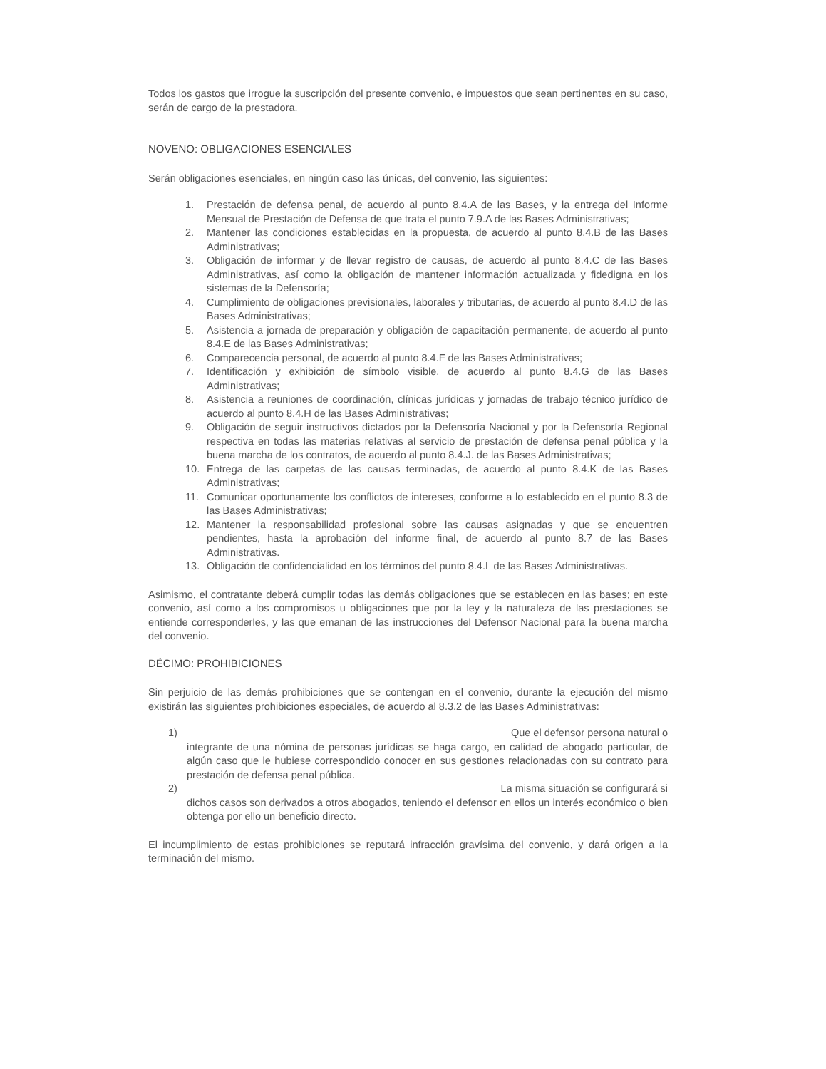Todos los gastos que irrogue la suscripción del presente convenio, e impuestos que sean pertinentes en su caso, serán de cargo de la prestadora.
NOVENO: OBLIGACIONES ESENCIALES
Serán obligaciones esenciales, en ningún caso las únicas, del convenio, las siguientes:
1. Prestación de defensa penal, de acuerdo al punto 8.4.A de las Bases, y la entrega del Informe Mensual de Prestación de Defensa de que trata el punto 7.9.A de las Bases Administrativas;
2. Mantener las condiciones establecidas en la propuesta, de acuerdo al punto 8.4.B de las Bases Administrativas;
3. Obligación de informar y de llevar registro de causas, de acuerdo al punto 8.4.C de las Bases Administrativas, así como la obligación de mantener información actualizada y fidedigna en los sistemas de la Defensoría;
4. Cumplimiento de obligaciones previsionales, laborales y tributarias, de acuerdo al punto 8.4.D de las Bases Administrativas;
5. Asistencia a jornada de preparación y obligación de capacitación permanente, de acuerdo al punto 8.4.E de las Bases Administrativas;
6. Comparecencia personal, de acuerdo al punto 8.4.F de las Bases Administrativas;
7. Identificación y exhibición de símbolo visible, de acuerdo al punto 8.4.G de las Bases Administrativas;
8. Asistencia a reuniones de coordinación, clínicas jurídicas y jornadas de trabajo técnico jurídico de acuerdo al punto 8.4.H de las Bases Administrativas;
9. Obligación de seguir instructivos dictados por la Defensoría Nacional y por la Defensoría Regional respectiva en todas las materias relativas al servicio de prestación de defensa penal pública y la buena marcha de los contratos, de acuerdo al punto 8.4.J. de las Bases Administrativas;
10. Entrega de las carpetas de las causas terminadas, de acuerdo al punto 8.4.K de las Bases Administrativas;
11. Comunicar oportunamente los conflictos de intereses, conforme a lo establecido en el punto 8.3 de las Bases Administrativas;
12. Mantener la responsabilidad profesional sobre las causas asignadas y que se encuentren pendientes, hasta la aprobación del informe final, de acuerdo al punto 8.7 de las Bases Administrativas.
13. Obligación de confidencialidad en los términos del punto 8.4.L de las Bases Administrativas.
Asimismo, el contratante deberá cumplir todas las demás obligaciones que se establecen en las bases; en este convenio, así como a los compromisos u obligaciones que por la ley y la naturaleza de las prestaciones se entiende corresponderles, y las que emanan de las instrucciones del Defensor Nacional para la buena marcha del convenio.
DÉCIMO: PROHIBICIONES
Sin perjuicio de las demás prohibiciones que se contengan en el convenio, durante la ejecución del mismo existirán las siguientes prohibiciones especiales, de acuerdo al 8.3.2 de las Bases Administrativas:
1) Que el defensor persona natural o
integrante de una nómina de personas jurídicas se haga cargo, en calidad de abogado particular, de algún caso que le hubiese correspondido conocer en sus gestiones relacionadas con su contrato para prestación de defensa penal pública.
2) La misma situación se configurará si
dichos casos son derivados a otros abogados, teniendo el defensor en ellos un interés económico o bien obtenga por ello un beneficio directo.
El incumplimiento de estas prohibiciones se reputará infracción gravísima del convenio, y dará origen a la terminación del mismo.